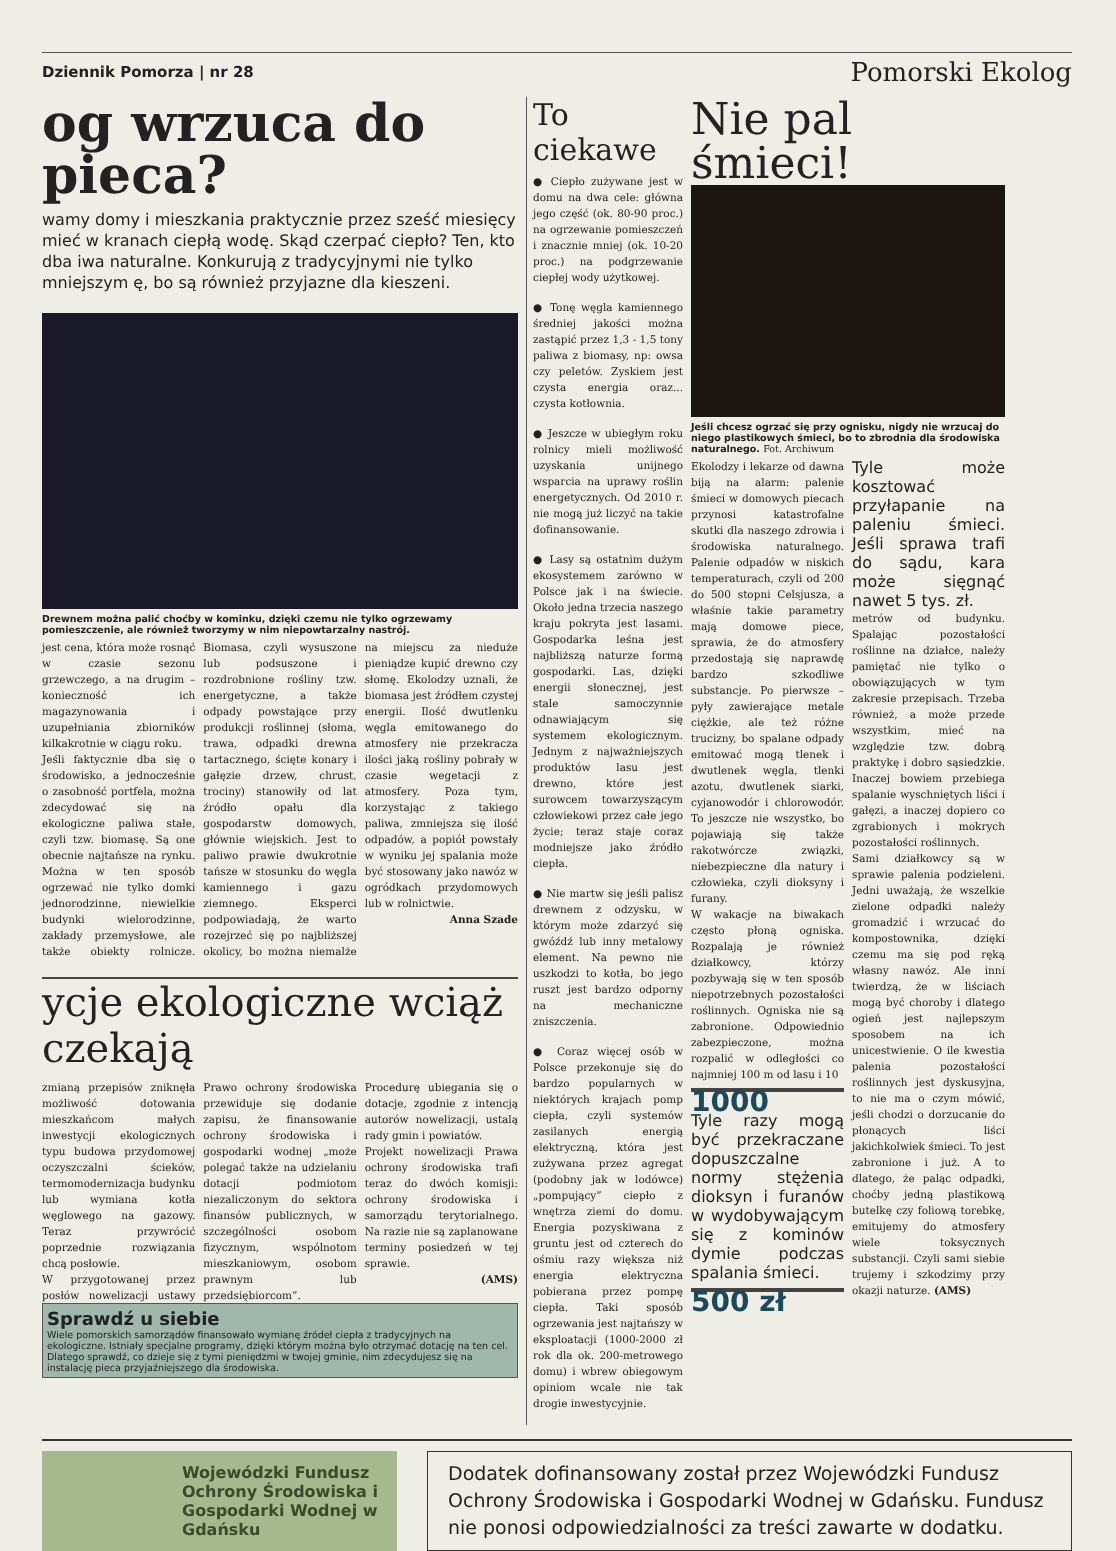Dziennik Pomorza | nr 28 Pomorski Ekolog
og wrzuca do pieca?
wamy domy i mieszkania praktycznie przez sześć miesięcy mieć w kranach ciepłą wodę. Skąd czerpać ciepło? Ten, kto dba iwa naturalne. Konkurują z tradycyjnymi nie tylko mniejszym ę, bo są również przyjazne dla kieszeni.
Drewnem można palić choćby w kominku, dzięki czemu nie tylko ogrzewamy pomieszczenie, ale również tworzymy w nim niepowtarzalny nastrój.
jest cena, która może rosnąć w czasie sezonu grzewczego, a na drugim – konieczność ich magazynowania i uzupełniania zbiorników kilkakrotnie w ciągu roku.
Jeśli faktycznie dba się o środowisko, a jednocześnie o zasobność portfela, można zdecydować się na ekologiczne paliwa stałe, czyli tzw. biomasę. Są one obecnie najtańsze na rynku. Można w ten sposób ogrzewać nie tylko domki jednorodzinne, niewielkie budynki wielorodzinne, zakłady przemysłowe, ale także obiekty rolnicze. Biomasa, czyli wysuszone lub podsuszone i rozdrobnione rośliny tzw. energetyczne, a także odpady powstające przy produkcji roślinnej (słoma, trawa, odpadki drewna tartacznego, ścięte konary i gałęzie drzew, chrust, trociny) stanowiły od lat źródło opału dla gospodarstw domowych, głównie wiejskich. Jest to paliwo prawie dwukrotnie tańsze w stosunku do węgla kamiennego i gazu ziemnego. Eksperci podpowiadają, że warto rozejrzeć się po najbliższej okolicy, bo można niemalże na miejscu za nieduże pieniądze kupić drewno czy słomę. Ekolodzy uznali, że biomasa jest źródłem czystej energii. Ilość dwutlenku węgla emitowanego do atmosfery nie przekracza ilości jaką rośliny pobrały w czasie wegetacji z atmosfery. Poza tym, korzystając z takiego paliwa, zmniejsza się ilość odpadów, a popiół powstały w wyniku jej spalania może być stosowany jako nawóz w ogródkach przydomowych lub w rolnictwie.
Anna Szade
ycje ekologiczne wciąż czekają
zmianą przepisów zniknęła możliwość dotowania mieszkańcom małych inwestycji ekologicznych typu budowa przydomowej oczyszczalni ścieków, termomodernizacja budynku lub wymiana kotła węglowego na gazowy. Teraz przywrócić poprzednie rozwiązania chcą posłowie.
W przygotowanej przez posłów nowelizacji ustawy Prawo ochrony środowiska przewiduje się dodanie zapisu, że finansowanie ochrony środowiska i gospodarki wodnej „może polegać także na udzielaniu dotacji podmiotom niezaliczonym do sektora finansów publicznych, w szczególności osobom fizycznym, wspólnotom mieszkaniowym, osobom prawnym lub przedsiębiorcom”. Procedurę ubiegania się o dotacje, zgodnie z intencją autorów nowelizacji, ustalą rady gmin i powiatów.
Projekt nowelizacji Prawa ochrony środowiska trafi teraz do dwóch komisji: ochrony środowiska i samorządu terytorialnego. Na razie nie są zaplanowane terminy posiedzeń w tej sprawie.
(AMS)
Sprawdź u siebie
Wiele pomorskich samorządów finansowało wymianę źródeł ciepła z tradycyjnych na ekologiczne. Istniały specjalne programy, dzięki którym można było otrzymać dotację na ten cel. Dlatego sprawdź, co dzieje się z tymi pieniędzmi w twojej gminie, nim zdecydujesz się na instalację pieca przyjaźniejszego dla środowiska.
To ciekawe
● Ciepło zużywane jest w domu na dwa cele: główna jego część (ok. 80-90 proc.) na ogrzewanie pomieszczeń i znacznie mniej (ok. 10-20 proc.) na podgrzewanie ciepłej wody użytkowej.
● Tonę węgla kamiennego średniej jakości można zastąpić przez 1,3 - 1,5 tony paliwa z biomasy, np: owsa czy peletów. Zyskiem jest czysta energia oraz... czysta kotłownia.
● Jeszcze w ubiegłym roku rolnicy mieli możliwość uzyskania unijnego wsparcia na uprawy roślin energetycznych. Od 2010 r. nie mogą już liczyć na takie dofinansowanie.
● Lasy są ostatnim dużym ekosystemem zarówno w Polsce jak i na świecie. Około jedna trzecia naszego kraju pokryta jest lasami. Gospodarka leśna jest najbliższą naturze formą gospodarki. Las, dzięki energii słonecznej, jest stale samoczynnie odnawiającym się systemem ekologicznym. Jednym z najważniejszych produktów lasu jest drewno, które jest surowcem towarzyszącym człowiekowi przez całe jego życie; teraz staje coraz modniejsze jako źródło ciepła.
● Nie martw się jeśli palisz drewnem z odzysku, w którym może zdarzyć się gwóźdź lub inny metalowy element. Na pewno nie uszkodzi to kotła, bo jego ruszt jest bardzo odporny na mechaniczne zniszczenia.
● Coraz więcej osób w Polsce przekonuje się do bardzo popularnych w niektórych krajach pomp ciepła, czyli systemów zasilanych energią elektryczną, która jest zużywana przez agregat (podobny jak w lodówce) „pompujący” ciepło z wnętrza ziemi do domu. Energia pozyskiwana z gruntu jest od czterech do ośmiu razy większa niż energia elektryczna pobierana przez pompę ciepła. Taki sposób ogrzewania jest najtańszy w eksploatacji (1000-2000 zł rok dla ok. 200-metrowego domu) i wbrew obiegowym opiniom wcale nie tak drogie inwestycyjnie.
Nie pal śmieci!
Jeśli chcesz ogrzać się przy ognisku, nigdy nie wrzucaj do niego plastikowych śmieci, bo to zbrodnia dla środowiska naturalnego. Fot. Archiwum
Ekolodzy i lekarze od dawna biją na alarm: palenie śmieci w domowych piecach przynosi katastrofalne skutki dla naszego zdrowia i środowiska naturalnego. Palenie odpadów w niskich temperaturach, czyli od 200 do 500 stopni Celsjusza, a właśnie takie parametry mają domowe piece, sprawia, że do atmosfery przedostają się naprawdę bardzo szkodliwe substancje. Po pierwsze – pyły zawierające metale ciężkie, ale też różne trucizny, bo spalane odpady emitować mogą tlenek i dwutlenek węgla, tlenki azotu, dwutlenek siarki, cyjanowodór i chlorowodór. To jeszcze nie wszystko, bo pojawiają się także rakotwórcze związki, niebezpieczne dla natury i człowieka, czyli dioksyny i furany.
W wakacje na biwakach często płoną ogniska. Rozpalają je również działkowcy, którzy pozbywają się w ten sposób niepotrzebnych pozostałości roślinnych. Ogniska nie są zabronione. Odpowiednio zabezpieczone, można rozpalić w odległości co najmniej 100 m od lasu i 10
1000
Tyle razy mogą być przekraczane dopuszczalne normy stężenia dioksyn i furanów w wydobywającym się z kominów dymie podczas spalania śmieci.
500 zł
Tyle może kosztować przyłapanie na paleniu śmieci. Jeśli sprawa trafi do sądu, kara może sięgnąć nawet 5 tys. zł.
metrów od budynku. Spalając pozostałości roślinne na działce, należy pamiętać nie tylko o obowiązujących w tym zakresie przepisach. Trzeba również, a może przede wszystkim, mieć na względzie tzw. dobrą praktykę i dobro sąsiedzkie. Inaczej bowiem przebiega spalanie wyschniętych liści i gałęzi, a inaczej dopiero co zgrabionych i mokrych pozostałości roślinnych.
Sami działkowcy są w sprawie palenia podzieleni. Jedni uważają, że wszelkie zielone odpadki należy gromadzić i wrzucać do kompostownika, dzięki czemu ma się pod ręką własny nawóz. Ale inni twierdzą, że w liściach mogą być choroby i dlatego ogień jest najlepszym sposobem na ich unicestwienie. O ile kwestia palenia pozostałości roślinnych jest dyskusyjna, to nie ma o czym mówić, jeśli chodzi o dorzucanie do płonących liści jakichkolwiek śmieci. To jest zabronione i już. A to dlatego, że paląc odpadki, choćby jedną plastikową butelkę czy foliową torebkę, emitujemy do atmosfery wiele toksycznych substancji. Czyli sami siebie trujemy i szkodzimy przy okazji naturze. (AMS)
Wojewódzki Fundusz Ochrony Środowiska i Gospodarki Wodnej w Gdańsku
Dodatek dofinansowany został przez Wojewódzki Fundusz Ochrony Środowiska i Gospodarki Wodnej w Gdańsku. Fundusz nie ponosi odpowiedzialności za treści zawarte w dodatku.